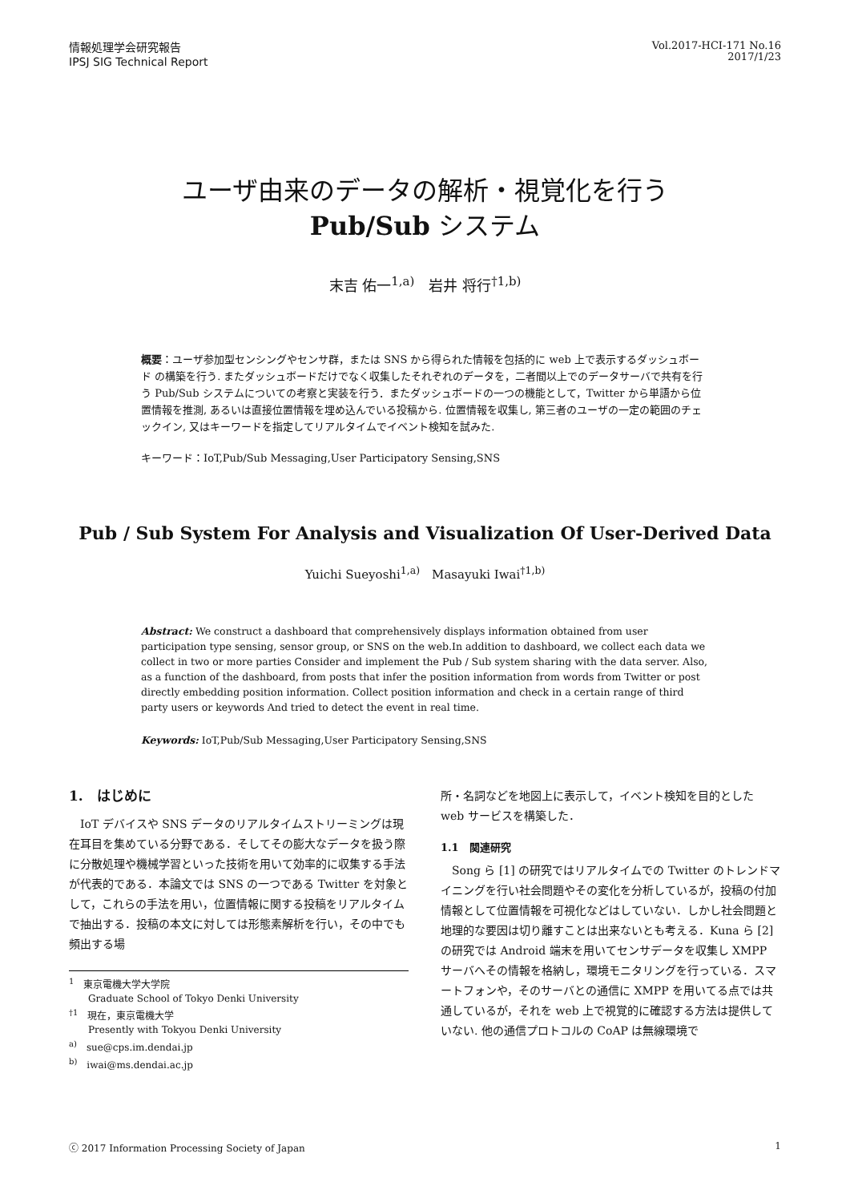情報処理学会研究報告
IPSJ SIG Technical Report
Vol.2017-HCI-171 No.16
2017/1/23
ユーザ由来のデータの解析・視覚化を行う
Pub/Sub システム
末吉 佑一<sup>1,a)</sup>　岩井 将行<sup>†1,b)</sup>
概要：ユーザ参加型センシングやセンサ群，または SNS から得られた情報を包括的に web 上で表示するダッシュボード の構築を行う. またダッシュボードだけでなく収集したそれぞれのデータを，二者間以上でのデータサーバで共有を行う Pub/Sub システムについての考察と実装を行う．またダッシュボードの一つの機能として，Twitter から単語から位置情報を推測, あるいは直接位置情報を埋め込んでいる投稿から. 位置情報を収集し, 第三者のユーザの一定の範囲のチェックイン, 又はキーワードを指定してリアルタイムでイベント検知を試みた.
キーワード：IoT,Pub/Sub Messaging,User Participatory Sensing,SNS
Pub / Sub System For Analysis and Visualization Of User-Derived Data
Yuichi Sueyoshi<sup>1,a)</sup>　Masayuki Iwai<sup>†1,b)</sup>
Abstract: We construct a dashboard that comprehensively displays information obtained from user participation type sensing, sensor group, or SNS on the web.In addition to dashboard, we collect each data we collect in two or more parties Consider and implement the Pub / Sub system sharing with the data server. Also, as a function of the dashboard, from posts that infer the position information from words from Twitter or post directly embedding position information. Collect position information and check in a certain range of third party users or keywords And tried to detect the event in real time.
Keywords: IoT,Pub/Sub Messaging,User Participatory Sensing,SNS
1.　はじめに
IoT デバイスや SNS データのリアルタイムストリーミングは現在耳目を集めている分野である．そしてその膨大なデータを扱う際に分散処理や機械学習といった技術を用いて効率的に収集する手法が代表的である．本論文では SNS の一つである Twitter を対象として，これらの手法を用い，位置情報に関する投稿をリアルタイムで抽出する．投稿の本文に対しては形態素解析を行い，その中でも頻出する場
<sup>1</sup>　東京電機大学大学院
　　Graduate School of Tokyo Denki University
<sup>†1</sup>　現在，東京電機大学
　　Presently with Tokyou Denki University
<sup>a)</sup>　sue@cps.im.dendai.jp
<sup>b)</sup>　iwai@ms.dendai.ac.jp
所・名詞などを地図上に表示して，イベント検知を目的とした web サービスを構築した．
1.1　関連研究
Song ら [1] の研究ではリアルタイムでの Twitter のトレンドマイニングを行い社会問題やその変化を分析しているが，投稿の付加情報として位置情報を可視化などはしていない．しかし社会問題と地理的な要因は切り離すことは出来ないとも考える．Kuna ら [2] の研究では Android 端末を用いてセンサデータを収集し XMPP サーバへその情報を格納し，環境モニタリングを行っている．スマートフォンや，そのサーバとの通信に XMPP を用いてる点では共通しているが，それを web 上で視覚的に確認する方法は提供していない. 他の通信プロトコルの CoAP は無線環境で
ⓒ 2017 Information Processing Society of Japan 1